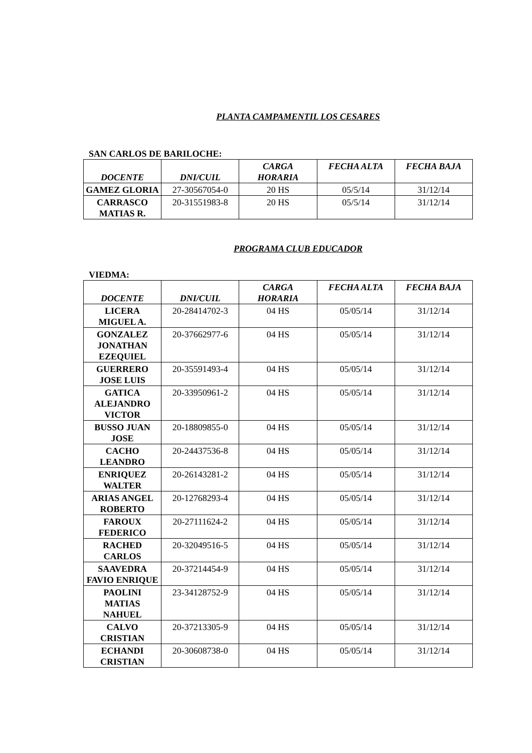PLANTA CAMPAMENTIL LOS CESARES
SAN CARLOS DE BARILOCHE:
| DOCENTE | DNI/CUIL | CARGA HORARIA | FECHA ALTA | FECHA BAJA |
| --- | --- | --- | --- | --- |
| GAMEZ GLORIA | 27-30567054-0 | 20 HS | 05/5/14 | 31/12/14 |
| CARRASCO MATIAS R. | 20-31551983-8 | 20 HS | 05/5/14 | 31/12/14 |
PROGRAMA CLUB EDUCADOR
VIEDMA:
| DOCENTE | DNI/CUIL | CARGA HORARIA | FECHA ALTA | FECHA BAJA |
| --- | --- | --- | --- | --- |
| LICERA MIGUEL A. | 20-28414702-3 | 04 HS | 05/05/14 | 31/12/14 |
| GONZALEZ JONATHAN EZEQUIEL | 20-37662977-6 | 04 HS | 05/05/14 | 31/12/14 |
| GUERRERO JOSE LUIS | 20-35591493-4 | 04 HS | 05/05/14 | 31/12/14 |
| GATICA ALEJANDRO VICTOR | 20-33950961-2 | 04 HS | 05/05/14 | 31/12/14 |
| BUSSO JUAN JOSE | 20-18809855-0 | 04 HS | 05/05/14 | 31/12/14 |
| CACHO LEANDRO | 20-24437536-8 | 04 HS | 05/05/14 | 31/12/14 |
| ENRIQUEZ WALTER | 20-26143281-2 | 04 HS | 05/05/14 | 31/12/14 |
| ARIAS ANGEL ROBERTO | 20-12768293-4 | 04 HS | 05/05/14 | 31/12/14 |
| FAROUX FEDERICO | 20-27111624-2 | 04 HS | 05/05/14 | 31/12/14 |
| RACHED CARLOS | 20-32049516-5 | 04 HS | 05/05/14 | 31/12/14 |
| SAAVEDRA FAVIO ENRIQUE | 20-37214454-9 | 04 HS | 05/05/14 | 31/12/14 |
| PAOLINI MATIAS NAHUEL | 23-34128752-9 | 04 HS | 05/05/14 | 31/12/14 |
| CALVO CRISTIAN | 20-37213305-9 | 04 HS | 05/05/14 | 31/12/14 |
| ECHANDI CRISTIAN | 20-30608738-0 | 04 HS | 05/05/14 | 31/12/14 |